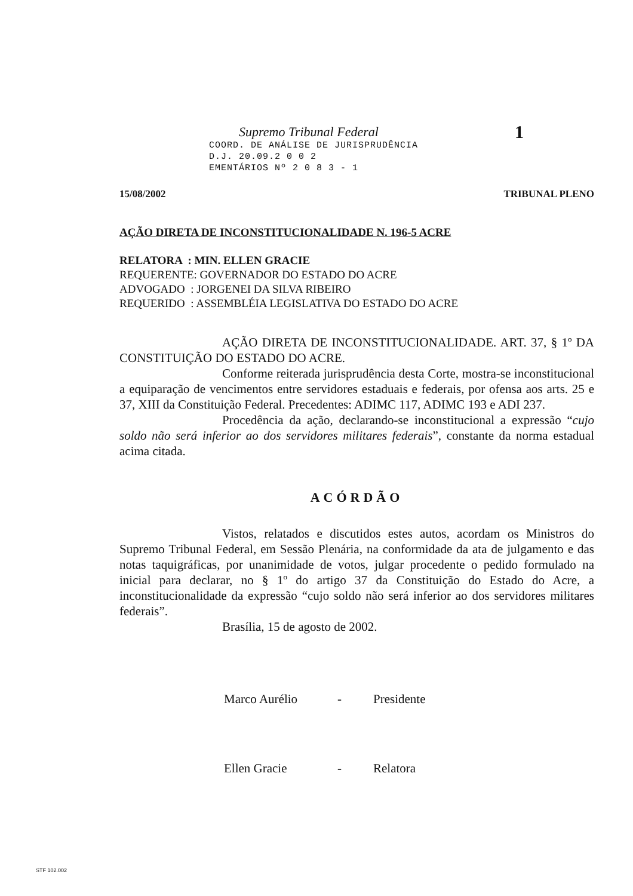Supremo Tribunal Federal
1
COORD. DE ANÁLISE DE JURISPRUDÊNCIA
D.J. 20.09.2 0 0 2
EMENTÁRIOS Nº 2 0 8 3 - 1
15/08/2002 TRIBUNAL PLENO
AÇÃO DIRETA DE INCONSTITUCIONALIDADE N. 196-5 ACRE
RELATORA : MIN. ELLEN GRACIE
REQUERENTE: GOVERNADOR DO ESTADO DO ACRE
ADVOGADO : JORGENEI DA SILVA RIBEIRO
REQUERIDO : ASSEMBLÉIA LEGISLATIVA DO ESTADO DO ACRE
AÇÃO DIRETA DE INCONSTITUCIONALIDADE. ART. 37, § 1º DA CONSTITUIÇÃO DO ESTADO DO ACRE.
Conforme reiterada jurisprudência desta Corte, mostra-se inconstitucional a equiparação de vencimentos entre servidores estaduais e federais, por ofensa aos arts. 25 e 37, XIII da Constituição Federal. Precedentes: ADIMC 117, ADIMC 193 e ADI 237.
Procedência da ação, declarando-se inconstitucional a expressão “cujo soldo não será inferior ao dos servidores militares federais”, constante da norma estadual acima citada.
ACÓRDÃO
Vistos, relatados e discutidos estes autos, acordam os Ministros do Supremo Tribunal Federal, em Sessão Plenária, na conformidade da ata de julgamento e das notas taquigráficas, por unanimidade de votos, julgar procedente o pedido formulado na inicial para declarar, no § 1º do artigo 37 da Constituição do Estado do Acre, a inconstitucionalidade da expressão “cujo soldo não será inferior ao dos servidores militares federais”.
Brasília, 15 de agosto de 2002.
Marco Aurélio - Presidente Ellen Gracie - Relatora
STF 102.002